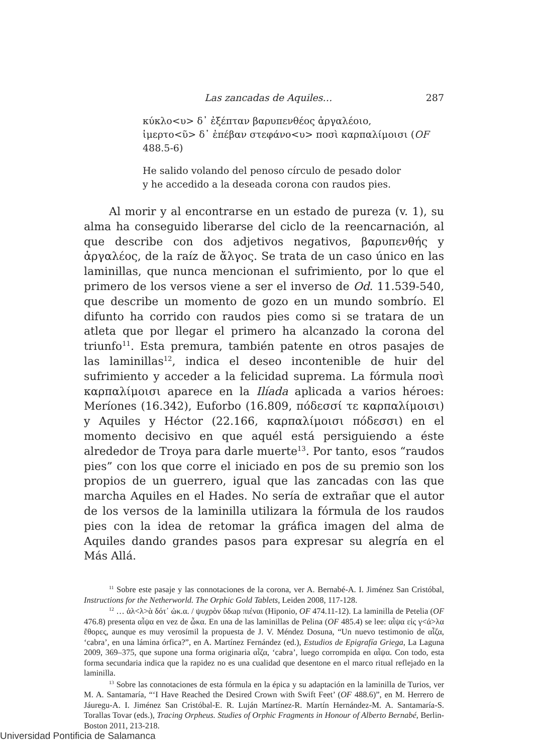Las zancadas de Aquiles… 287
κύκλο<υ> δ᾽ ἐξέπταν βαρυπενθέος ἀργαλέοιο,
ἱμερτο<ῦ> δ᾽ ἐπέβαν στεφάνο<υ> ποσὶ καρπαλίμοισι (OF 488.5-6)
He salido volando del penoso círculo de pesado dolor
y he accedido a la deseada corona con raudos pies.
Al morir y al encontrarse en un estado de pureza (v. 1), su alma ha conseguido liberarse del ciclo de la reencarnación, al que describe con dos adjetivos negativos, βαρυπενθής y ἀργαλέος, de la raíz de ἄλγος. Se trata de un caso único en las laminillas, que nunca mencionan el sufrimiento, por lo que el primero de los versos viene a ser el inverso de Od. 11.539-540, que describe un momento de gozo en un mundo sombrío. El difunto ha corrido con raudos pies como si se tratara de un atleta que por llegar el primero ha alcanzado la corona del triunfo<sup>11</sup>. Esta premura, también patente en otros pasajes de las laminillas<sup>12</sup>, indica el deseo incontenible de huir del sufrimiento y acceder a la felicidad suprema. La fórmula ποσὶ καρπαλίμοισι aparece en la Ilíada aplicada a varios héroes: Meríones (16.342), Euforbo (16.809, πόδεσσί τε καρπαλίμοισι) y Aquiles y Héctor (22.166, καρπαλίμοισι πόδεσσι) en el momento decisivo en que aquél está persiguiendo a éste alrededor de Troya para darle muerte<sup>13</sup>. Por tanto, esos “raudos pies” con los que corre el iniciado en pos de su premio son los propios de un guerrero, igual que las zancadas con las que marcha Aquiles en el Hades. No sería de extrañar que el autor de los versos de la laminilla utilizara la fórmula de los raudos pies con la idea de retomar la gráfica imagen del alma de Aquiles dando grandes pasos para expresar su alegría en el Más Allá.
<sup>11</sup> Sobre este pasaje y las connotaciones de la corona, ver A. Bernabé-A. I. Jiménez San Cristóbal, Instructions for the Netherworld. The Orphic Gold Tablets, Leiden 2008, 117-128.
<sup>12</sup> … ἀλ<λ>ὰ δότ᾽ ὠκ.α. / ψυχρὸν ὕδωρ πιέναι (Hiponio, OF 474.11-12). La laminilla de Petelia (OF 476.8) presenta αἶψα en vez de ὦκα. En una de las laminillas de Pelina (OF 485.4) se lee: αἶψα εἰς γ<ά>λα ἔθορες, aunque es muy verosímil la propuesta de J. V. Méndez Dosuna, “Un nuevo testimonio de αἶζα, ‘cabra’, en una lámina órfica?”, en A. Martínez Fernández (ed.), Estudios de Epigrafía Griega, La Laguna 2009, 369–375, que supone una forma originaria αἶζα, ‘cabra’, luego corrompida en αἶψα. Con todo, esta forma secundaria indica que la rapidez no es una cualidad que desentone en el marco ritual reflejado en la laminilla.
<sup>13</sup> Sobre las connotaciones de esta fórmula en la épica y su adaptación en la laminilla de Turios, ver M. A. Santamaría, “‘I Have Reached the Desired Crown with Swift Feet’ (OF 488.6)”, en M. Herrero de Jáuregu-A. I. Jiménez San Cristóbal-E. R. Luján Martínez-R. Martín Hernández-M. A. Santamaría-S. Torallas Tovar (eds.), Tracing Orpheus. Studies of Orphic Fragments in Honour of Alberto Bernabé, Berlin-Boston 2011, 213-218.
Universidad Pontificia de Salamanca